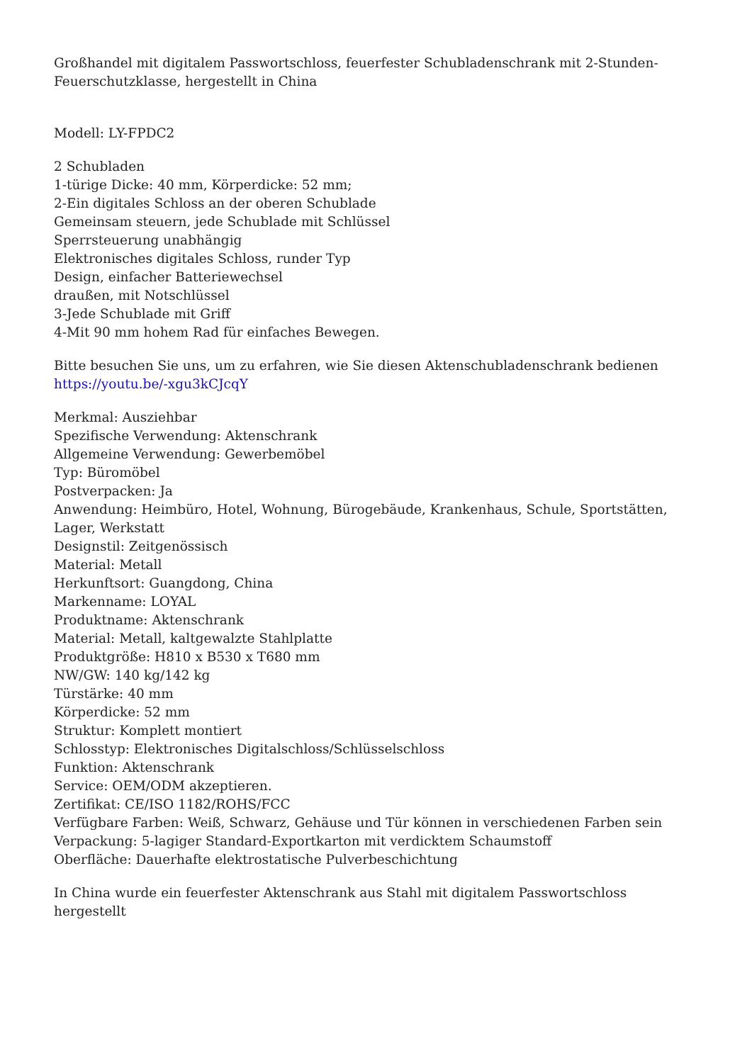Großhandel mit digitalem Passwortschloss, feuerfester Schubladenschrank mit 2-Stunden-Feuerschutzklasse, hergestellt in China
Modell: LY-FPDC2
2 Schubladen
1-türige Dicke: 40 mm, Körperdicke: 52 mm;
2-Ein digitales Schloss an der oberen Schublade
Gemeinsam steuern, jede Schublade mit Schlüssel
Sperrsteuerung unabhängig
Elektronisches digitales Schloss, runder Typ
Design, einfacher Batteriewechsel
draußen, mit Notschlüssel
3-Jede Schublade mit Griff
4-Mit 90 mm hohem Rad für einfaches Bewegen.
Bitte besuchen Sie uns, um zu erfahren, wie Sie diesen Aktenschubladenschrank bedienen
https://youtu.be/-xgu3kCJcqY
Merkmal: Ausziehbar
Spezifische Verwendung: Aktenschrank
Allgemeine Verwendung: Gewerbemöbel
Typ: Büromöbel
Postverpacken: Ja
Anwendung: Heimbüro, Hotel, Wohnung, Bürogebäude, Krankenhaus, Schule, Sportstätten, Lager, Werkstatt
Designstil: Zeitgenössisch
Material: Metall
Herkunftsort: Guangdong, China
Markenname: LOYAL
Produktname: Aktenschrank
Material: Metall, kaltgewalzte Stahlplatte
Produktgröße: H810 x B530 x T680 mm
NW/GW: 140 kg/142 kg
Türstärke: 40 mm
Körperdicke: 52 mm
Struktur: Komplett montiert
Schlosstyp: Elektronisches Digitalschloss/Schlüsselschloss
Funktion: Aktenschrank
Service: OEM/ODM akzeptieren.
Zertifikat: CE/ISO 1182/ROHS/FCC
Verfügbare Farben: Weiß, Schwarz, Gehäuse und Tür können in verschiedenen Farben sein
Verpackung: 5-lagiger Standard-Exportkarton mit verdicktem Schaumstoff
Oberfläche: Dauerhafte elektrostatische Pulverbeschichtung
In China wurde ein feuerfester Aktenschrank aus Stahl mit digitalem Passwortschloss hergestellt